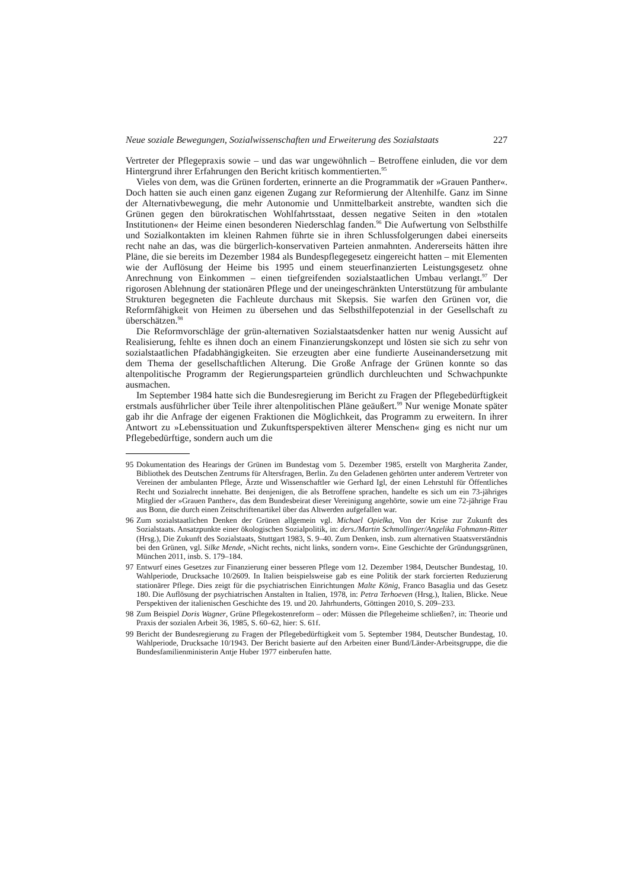Neue soziale Bewegungen, Sozialwissenschaften und Erweiterung des Sozialstaats 227
Vertreter der Pflegepraxis sowie – und das war ungewöhnlich – Betroffene einluden, die vor dem Hintergrund ihrer Erfahrungen den Bericht kritisch kommentierten.<sup>95</sup>
Vieles von dem, was die Grünen forderten, erinnerte an die Programmatik der »Grauen Panther«. Doch hatten sie auch einen ganz eigenen Zugang zur Reformierung der Altenhilfe. Ganz im Sinne der Alternativbewegung, die mehr Autonomie und Unmittelbarkeit anstrebte, wandten sich die Grünen gegen den bürokratischen Wohlfahrtsstaat, dessen negative Seiten in den »totalen Institutionen« der Heime einen besonderen Niederschlag fanden.<sup>96</sup> Die Aufwertung von Selbsthilfe und Sozialkontakten im kleinen Rahmen führte sie in ihren Schlussfolgerungen dabei einerseits recht nahe an das, was die bürgerlich-konservativen Parteien anmahnten. Andererseits hätten ihre Pläne, die sie bereits im Dezember 1984 als Bundespflegegesetz eingereicht hatten – mit Elementen wie der Auflösung der Heime bis 1995 und einem steuerfinanzierten Leistungsgesetz ohne Anrechnung von Einkommen – einen tiefgreifenden sozialstaatlichen Umbau verlangt.<sup>97</sup> Der rigorosen Ablehnung der stationären Pflege und der uneingeschränkten Unterstützung für ambulante Strukturen begegneten die Fachleute durchaus mit Skepsis. Sie warfen den Grünen vor, die Reformfähigkeit von Heimen zu übersehen und das Selbsthilfepotenzial in der Gesellschaft zu überschätzen.<sup>98</sup>
Die Reformvorschläge der grün-alternativen Sozialstaatsdenker hatten nur wenig Aussicht auf Realisierung, fehlte es ihnen doch an einem Finanzierungskonzept und lösten sie sich zu sehr von sozialstaatlichen Pfadabhängigkeiten. Sie erzeugten aber eine fundierte Auseinandersetzung mit dem Thema der gesellschaftlichen Alterung. Die Große Anfrage der Grünen konnte so das altenpolitische Programm der Regierungsparteien gründlich durchleuchten und Schwachpunkte ausmachen.
Im September 1984 hatte sich die Bundesregierung im Bericht zu Fragen der Pflegebedürftigkeit erstmals ausführlicher über Teile ihrer altenpolitischen Pläne geäußert.<sup>99</sup> Nur wenige Monate später gab ihr die Anfrage der eigenen Fraktionen die Möglichkeit, das Programm zu erweitern. In ihrer Antwort zu »Lebenssituation und Zukunftsperspektiven älterer Menschen« ging es nicht nur um Pflegebedürftige, sondern auch um die
95 Dokumentation des Hearings der Grünen im Bundestag vom 5. Dezember 1985, erstellt von Margherita Zander, Bibliothek des Deutschen Zentrums für Altersfragen, Berlin. Zu den Geladenen gehörten unter anderem Vertreter von Vereinen der ambulanten Pflege, Ärzte und Wissenschaftler wie Gerhard Igl, der einen Lehrstuhl für Öffentliches Recht und Sozialrecht innehatte. Bei denjenigen, die als Betroffene sprachen, handelte es sich um ein 73-jähriges Mitglied der »Grauen Panther«, das dem Bundesbeirat dieser Vereinigung angehörte, sowie um eine 72-jährige Frau aus Bonn, die durch einen Zeitschriftenartikel über das Altwerden aufgefallen war.
96 Zum sozialstaatlichen Denken der Grünen allgemein vgl. Michael Opielka, Von der Krise zur Zukunft des Sozialstaats. Ansatzpunkte einer ökologischen Sozialpolitik, in: ders./Martin Schmollinger/Angelika Fohmann-Ritter (Hrsg.), Die Zukunft des Sozialstaats, Stuttgart 1983, S. 9–40. Zum Denken, insb. zum alternativen Staatsverständnis bei den Grünen, vgl. Silke Mende, »Nicht rechts, nicht links, sondern vorn«. Eine Geschichte der Gründungsgrünen, München 2011, insb. S. 179–184.
97 Entwurf eines Gesetzes zur Finanzierung einer besseren Pflege vom 12. Dezember 1984, Deutscher Bundestag, 10. Wahlperiode, Drucksache 10/2609. In Italien beispielsweise gab es eine Politik der stark forcierten Reduzierung stationärer Pflege. Dies zeigt für die psychiatrischen Einrichtungen Malte König, Franco Basaglia und das Gesetz 180. Die Auflösung der psychiatrischen Anstalten in Italien, 1978, in: Petra Terhoeven (Hrsg.), Italien, Blicke. Neue Perspektiven der italienischen Geschichte des 19. und 20. Jahrhunderts, Göttingen 2010, S. 209–233.
98 Zum Beispiel Doris Wagner, Grüne Pflegekostenreform – oder: Müssen die Pflegeheime schließen?, in: Theorie und Praxis der sozialen Arbeit 36, 1985, S. 60–62, hier: S. 61f.
99 Bericht der Bundesregierung zu Fragen der Pflegebedürftigkeit vom 5. September 1984, Deutscher Bundestag, 10. Wahlperiode, Drucksache 10/1943. Der Bericht basierte auf den Arbeiten einer Bund/Länder-Arbeitsgruppe, die die Bundesfamilienministerin Antje Huber 1977 einberufen hatte.